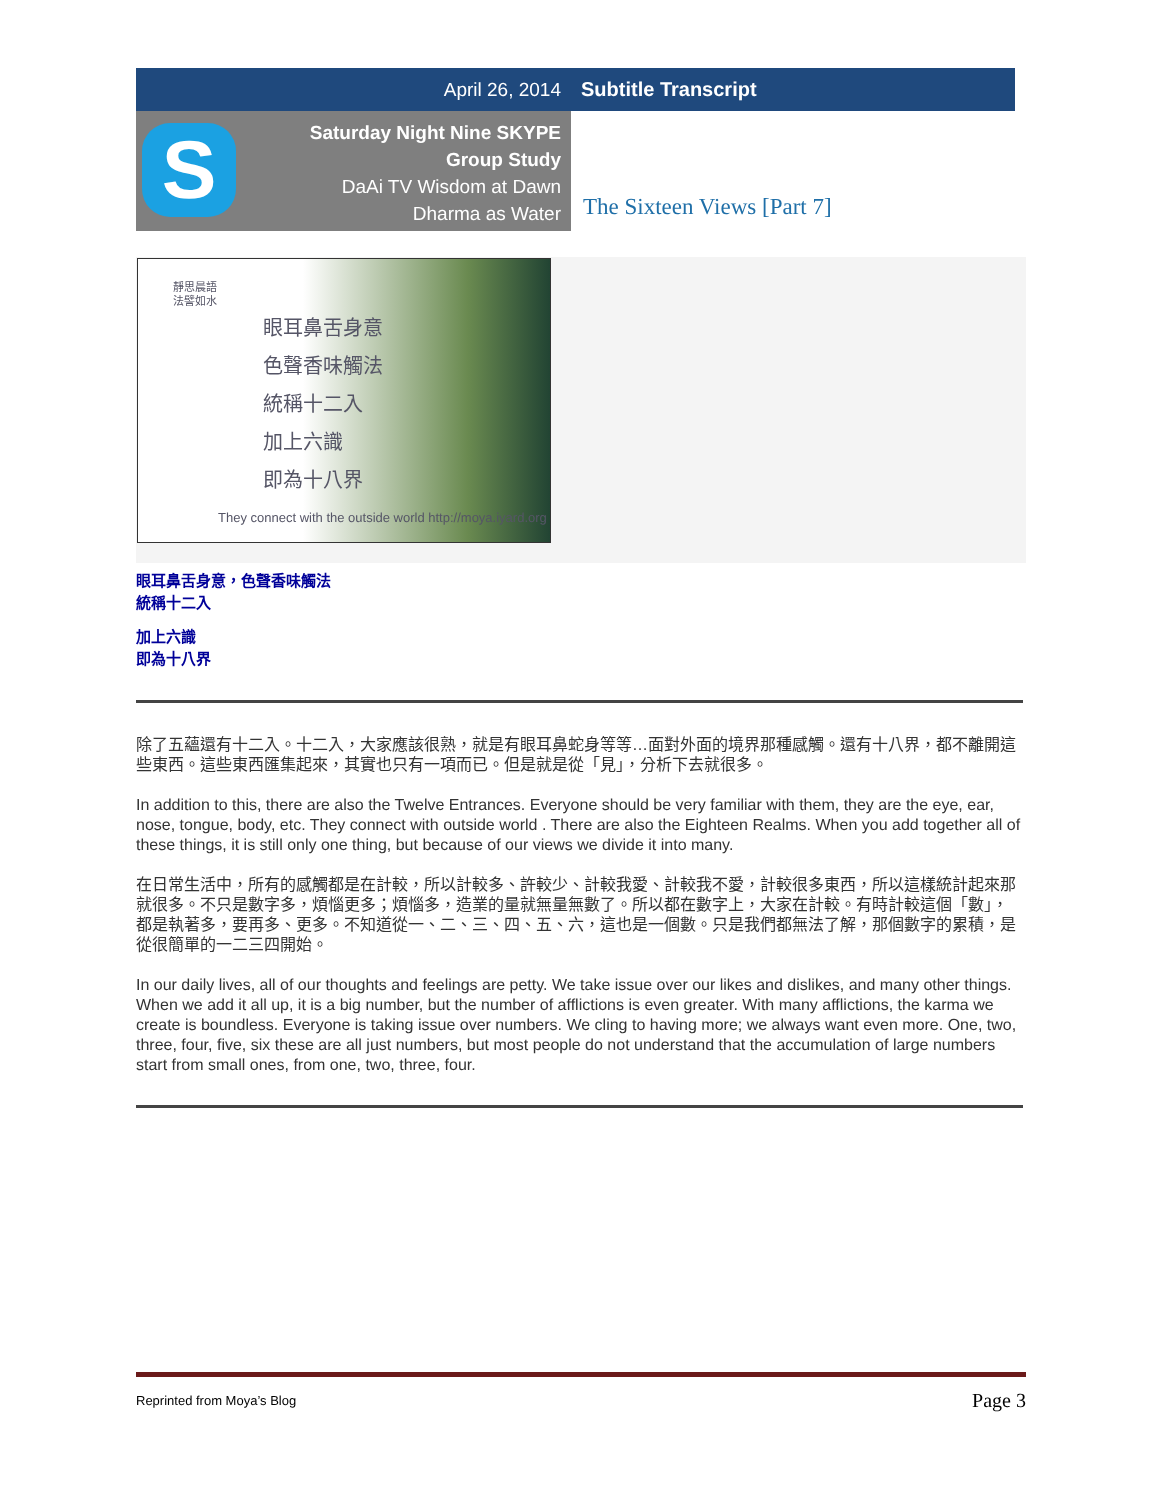April 26, 2014 Subtitle Transcript
S
Saturday Night Nine SKYPE
Group Study
DaAi TV Wisdom at Dawn
Dharma as Water
The Sixteen Views [Part 7]
靜思晨語
法譬如水
眼耳鼻舌身意
色聲香味觸法
統稱十二入
加上六識
即為十八界
They connect with the outside world http://moya.iyard.org
眼耳鼻舌身意，色聲香味觸法
統稱十二入
加上六識
即為十八界
除了五蘊還有十二入。十二入，大家應該很熟，就是有眼耳鼻蛇身等等…面對外面的境界那種感觸。還有十八界，都不離開這些東西。這些東西匯集起來，其實也只有一項而已。但是就是從「見」，分析下去就很多。
In addition to this, there are also the Twelve Entrances. Everyone should be very familiar with them, they are the eye, ear, nose, tongue, body, etc. They connect with outside world . There are also the Eighteen Realms. When you add together all of these things, it is still only one thing, but because of our views we divide it into many.
在日常生活中，所有的感觸都是在計較，所以計較多、許較少、計較我愛、計較我不愛，計較很多東西，所以這樣統計起來那就很多。不只是數字多，煩惱更多；煩惱多，造業的量就無量無數了。所以都在數字上，大家在計較。有時計較這個「數」，都是執著多，要再多、更多。不知道從一、二、三、四、五、六，這也是一個數。只是我們都無法了解，那個數字的累積，是從很簡單的一二三四開始。
In our daily lives, all of our thoughts and feelings are petty. We take issue over our likes and dislikes, and many other things. When we add it all up, it is a big number, but the number of afflictions is even greater. With many afflictions, the karma we create is boundless. Everyone is taking issue over numbers. We cling to having more; we always want even more. One, two, three, four, five, six these are all just numbers, but most people do not understand that the accumulation of large numbers start from small ones, from one, two, three, four.
Reprinted from Moya’s Blog Page 3